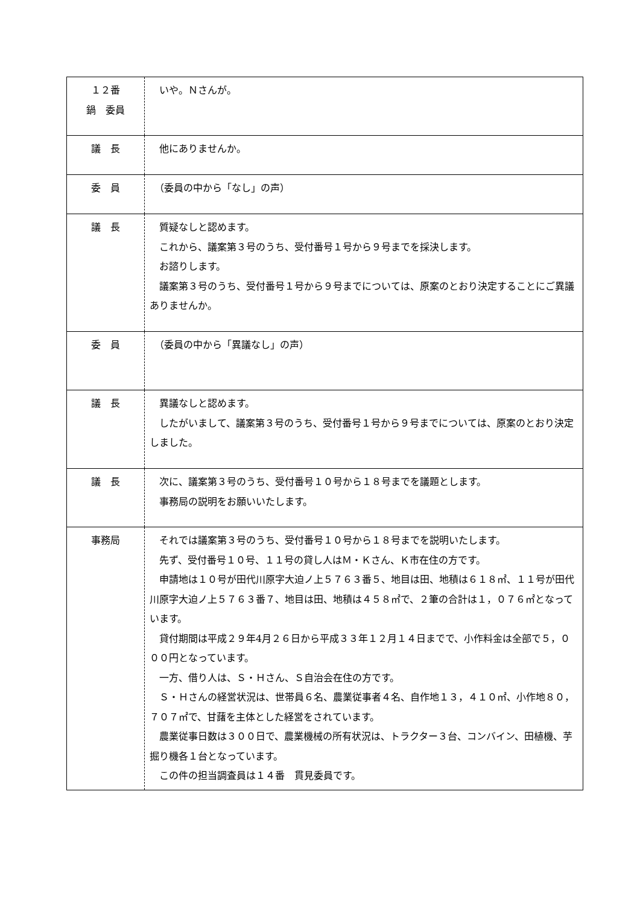| １２番 鍋 委員 | いや。Ｎさんが。 |
| 議 長 | 他にありませんか。 |
| 委 員 | （委員の中から「なし」の声） |
| 議 長 | 質疑なしと認めます。 これから、議案第３号のうち、受付番号１号から９号までを採決します。 お諮りします。 議案第３号のうち、受付番号１号から９号までについては、原案のとおり決定することにご異議ありませんか。 |
| 委 員 | （委員の中から「異議なし」の声） |
| 議 長 | 異議なしと認めます。 したがいまして、議案第３号のうち、受付番号１号から９号までについては、原案のとおり決定しました。 |
| 議 長 | 次に、議案第３号のうち、受付番号１０号から１８号までを議題とします。 事務局の説明をお願いいたします。 |
| 事務局 | それでは議案第３号のうち、受付番号１０号から１８号までを説明いたします。 先ず、受付番号１０号、１１号の貸し人はＭ・Ｋさん、Ｋ市在住の方です。 申請地は１０号が田代川原字大迫ノ上５７６３番５、地目は田、地積は６１８㎡、１１号が田代川原字大迫ノ上５７６３番７、地目は田、地積は４５８㎡で、２筆の合計は１，０７６㎡となっています。 貸付期間は平成２９年4月２６日から平成３３年１２月１４日までで、小作料金は全部で５，０００円となっています。 一方、借り人は、Ｓ・Ｈさん、Ｓ自治会在住の方です。 Ｓ・Ｈさんの経営状況は、世帯員６名、農業従事者４名、自作地１３，４１０㎡、小作地８０，７０７㎡で、甘藷を主体とした経営をされています。 農業従事日数は３００日で、農業機械の所有状況は、トラクター３台、コンバイン、田植機、芋掘り機各１台となっています。 この件の担当調査員は１４番 貫見委員です。 |